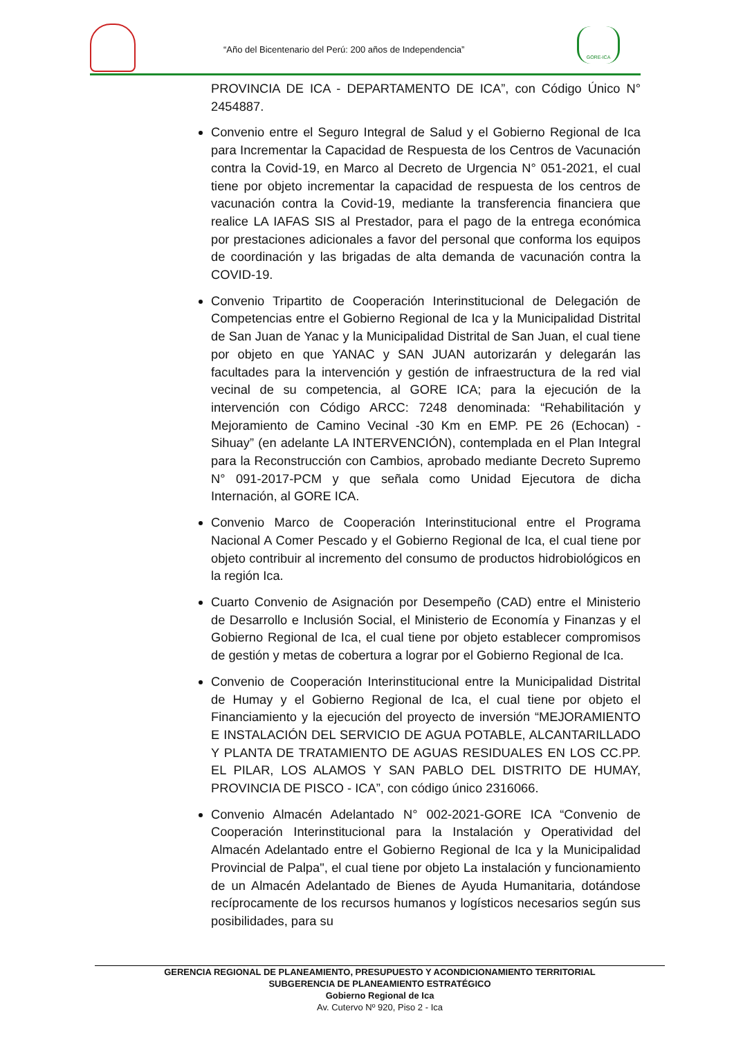“Año del Bicentenario del Perú: 200 años de Independencia”
GORE-ICA
PROVINCIA DE ICA - DEPARTAMENTO DE ICA”, con Código Único N° 2454887.
Convenio entre el Seguro Integral de Salud y el Gobierno Regional de Ica para Incrementar la Capacidad de Respuesta de los Centros de Vacunación contra la Covid-19, en Marco al Decreto de Urgencia N° 051-2021, el cual tiene por objeto incrementar la capacidad de respuesta de los centros de vacunación contra la Covid-19, mediante la transferencia financiera que realice LA IAFAS SIS al Prestador, para el pago de la entrega económica por prestaciones adicionales a favor del personal que conforma los equipos de coordinación y las brigadas de alta demanda de vacunación contra la COVID-19.
Convenio Tripartito de Cooperación Interinstitucional de Delegación de Competencias entre el Gobierno Regional de Ica y la Municipalidad Distrital de San Juan de Yanac y la Municipalidad Distrital de San Juan, el cual tiene por objeto en que YANAC y SAN JUAN autorizarán y delegarán las facultades para la intervención y gestión de infraestructura de la red vial vecinal de su competencia, al GORE ICA; para la ejecución de la intervención con Código ARCC: 7248 denominada: “Rehabilitación y Mejoramiento de Camino Vecinal -30 Km en EMP. PE 26 (Echocan) - Sihuay” (en adelante LA INTERVENCIÓN), contemplada en el Plan Integral para la Reconstrucción con Cambios, aprobado mediante Decreto Supremo N° 091-2017-PCM y que señala como Unidad Ejecutora de dicha Internación, al GORE ICA.
Convenio Marco de Cooperación Interinstitucional entre el Programa Nacional A Comer Pescado y el Gobierno Regional de Ica, el cual tiene por objeto contribuir al incremento del consumo de productos hidrobiológicos en la región Ica.
Cuarto Convenio de Asignación por Desempeño (CAD) entre el Ministerio de Desarrollo e Inclusión Social, el Ministerio de Economía y Finanzas y el Gobierno Regional de Ica, el cual tiene por objeto establecer compromisos de gestión y metas de cobertura a lograr por el Gobierno Regional de Ica.
Convenio de Cooperación Interinstitucional entre la Municipalidad Distrital de Humay y el Gobierno Regional de Ica, el cual tiene por objeto el Financiamiento y la ejecución del proyecto de inversión “MEJORAMIENTO E INSTALACIÓN DEL SERVICIO DE AGUA POTABLE, ALCANTARILLADO Y PLANTA DE TRATAMIENTO DE AGUAS RESIDUALES EN LOS CC.PP. EL PILAR, LOS ALAMOS Y SAN PABLO DEL DISTRITO DE HUMAY, PROVINCIA DE PISCO - ICA”, con código único 2316066.
Convenio Almacén Adelantado N° 002-2021-GORE ICA “Convenio de Cooperación Interinstitucional para la Instalación y Operatividad del Almacén Adelantado entre el Gobierno Regional de Ica y la Municipalidad Provincial de Palpa", el cual tiene por objeto La instalación y funcionamiento de un Almacén Adelantado de Bienes de Ayuda Humanitaria, dotándose recíprocamente de los recursos humanos y logísticos necesarios según sus posibilidades, para su
GERENCIA REGIONAL DE PLANEAMIENTO, PRESUPUESTO Y ACONDICIONAMIENTO TERRITORIAL
SUBGERENCIA DE PLANEAMIENTO ESTRATÉGICO
Gobierno Regional de Ica
Av. Cutervo Nº 920, Piso 2 - Ica